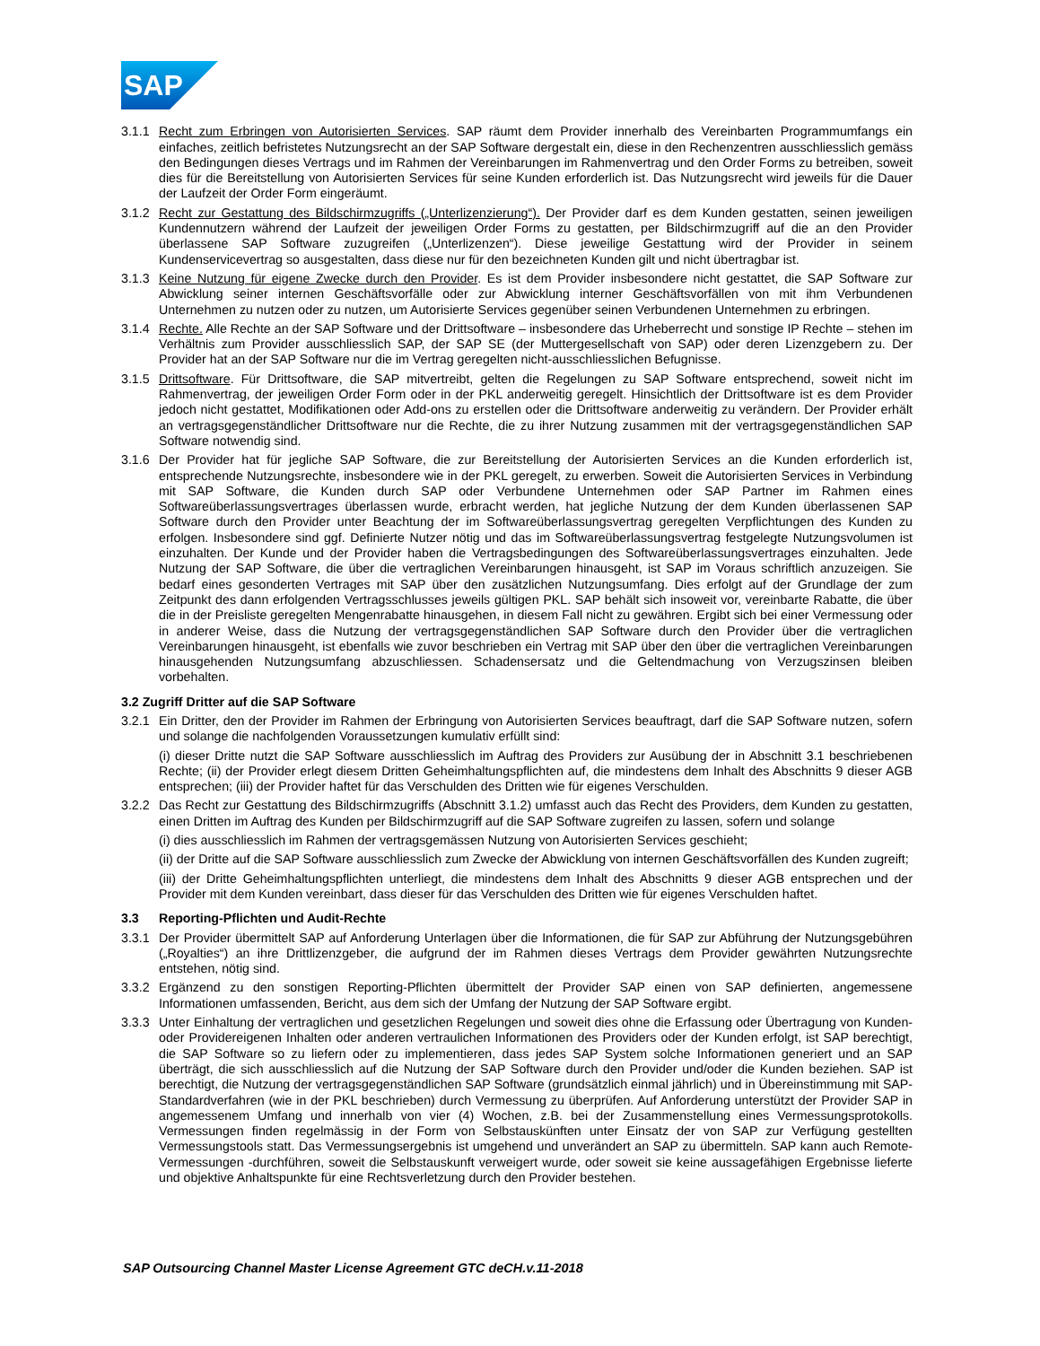SAP
3.1.1
Recht zum Erbringen von Autorisierten Services. SAP räumt dem Provider innerhalb des Vereinbarten Programmumfangs ein einfaches, zeitlich befristetes Nutzungsrecht an der SAP Software dergestalt ein, diese in den Rechenzentren ausschliesslich gemäss den Bedingungen dieses Vertrags und im Rahmen der Vereinbarungen im Rahmenvertrag und den Order Forms zu betreiben, soweit dies für die Bereitstellung von Autorisierten Services für seine Kunden erforderlich ist. Das Nutzungsrecht wird jeweils für die Dauer der Laufzeit der Order Form eingeräumt.
3.1.2
Recht zur Gestattung des Bildschirmzugriffs („Unterlizenzierung“). Der Provider darf es dem Kunden gestatten, seinen jeweiligen Kundennutzern während der Laufzeit der jeweiligen Order Forms zu gestatten, per Bildschirmzugriff auf die an den Provider überlassene SAP Software zuzugreifen („Unterlizenzen“). Diese jeweilige Gestattung wird der Provider in seinem Kundenservicevertrag so ausgestalten, dass diese nur für den bezeichneten Kunden gilt und nicht übertragbar ist.
3.1.3
Keine Nutzung für eigene Zwecke durch den Provider. Es ist dem Provider insbesondere nicht gestattet, die SAP Software zur Abwicklung seiner internen Geschäftsvorfälle oder zur Abwicklung interner Geschäftsvorfällen von mit ihm Verbundenen Unternehmen zu nutzen oder zu nutzen, um Autorisierte Services gegenüber seinen Verbundenen Unternehmen zu erbringen.
3.1.4
Rechte. Alle Rechte an der SAP Software und der Drittsoftware – insbesondere das Urheberrecht und sonstige IP Rechte – stehen im Verhältnis zum Provider ausschliesslich SAP, der SAP SE (der Muttergesellschaft von SAP) oder deren Lizenzgebern zu. Der Provider hat an der SAP Software nur die im Vertrag geregelten nicht-ausschliesslichen Befugnisse.
3.1.5
Drittsoftware. Für Drittsoftware, die SAP mitvertreibt, gelten die Regelungen zu SAP Software entsprechend, soweit nicht im Rahmenvertrag, der jeweiligen Order Form oder in der PKL anderweitig geregelt. Hinsichtlich der Drittsoftware ist es dem Provider jedoch nicht gestattet, Modifikationen oder Add-ons zu erstellen oder die Drittsoftware anderweitig zu verändern. Der Provider erhält an vertragsgegenständlicher Drittsoftware nur die Rechte, die zu ihrer Nutzung zusammen mit der vertragsgegenständlichen SAP Software notwendig sind.
3.1.6
Der Provider hat für jegliche SAP Software, die zur Bereitstellung der Autorisierten Services an die Kunden erforderlich ist, entsprechende Nutzungsrechte, insbesondere wie in der PKL geregelt, zu erwerben. Soweit die Autorisierten Services in Verbindung mit SAP Software, die Kunden durch SAP oder Verbundene Unternehmen oder SAP Partner im Rahmen eines Softwareüberlassungsvertrages überlassen wurde, erbracht werden, hat jegliche Nutzung der dem Kunden überlassenen SAP Software durch den Provider unter Beachtung der im Softwareüberlassungsvertrag geregelten Verpflichtungen des Kunden zu erfolgen. Insbesondere sind ggf. Definierte Nutzer nötig und das im Softwareüberlassungsvertrag festgelegte Nutzungsvolumen ist einzuhalten. Der Kunde und der Provider haben die Vertragsbedingungen des Softwareüberlassungsvertrages einzuhalten. Jede Nutzung der SAP Software, die über die vertraglichen Vereinbarungen hinausgeht, ist SAP im Voraus schriftlich anzuzeigen. Sie bedarf eines gesonderten Vertrages mit SAP über den zusätzlichen Nutzungsumfang. Dies erfolgt auf der Grundlage der zum Zeitpunkt des dann erfolgenden Vertragsschlusses jeweils gültigen PKL. SAP behält sich insoweit vor, vereinbarte Rabatte, die über die in der Preisliste geregelten Mengenrabatte hinausgehen, in diesem Fall nicht zu gewähren. Ergibt sich bei einer Vermessung oder in anderer Weise, dass die Nutzung der vertragsgegenständlichen SAP Software durch den Provider über die vertraglichen Vereinbarungen hinausgeht, ist ebenfalls wie zuvor beschrieben ein Vertrag mit SAP über den über die vertraglichen Vereinbarungen hinausgehenden Nutzungsumfang abzuschliessen. Schadensersatz und die Geltendmachung von Verzugszinsen bleiben vorbehalten.
3.2 Zugriff Dritter auf die SAP Software
3.2.1
Ein Dritter, den der Provider im Rahmen der Erbringung von Autorisierten Services beauftragt, darf die SAP Software nutzen, sofern und solange die nachfolgenden Voraussetzungen kumulativ erfüllt sind:
(i) dieser Dritte nutzt die SAP Software ausschliesslich im Auftrag des Providers zur Ausübung der in Abschnitt 3.1 beschriebenen Rechte; (ii) der Provider erlegt diesem Dritten Geheimhaltungspflichten auf, die mindestens dem Inhalt des Abschnitts 9 dieser AGB entsprechen; (iii) der Provider haftet für das Verschulden des Dritten wie für eigenes Verschulden.
3.2.2
Das Recht zur Gestattung des Bildschirmzugriffs (Abschnitt 3.1.2) umfasst auch das Recht des Providers, dem Kunden zu gestatten, einen Dritten im Auftrag des Kunden per Bildschirmzugriff auf die SAP Software zugreifen zu lassen, sofern und solange
(i) dies ausschliesslich im Rahmen der vertragsgemässen Nutzung von Autorisierten Services geschieht;
(ii) der Dritte auf die SAP Software ausschliesslich zum Zwecke der Abwicklung von internen Geschäftsvorfällen des Kunden zugreift;
(iii) der Dritte Geheimhaltungspflichten unterliegt, die mindestens dem Inhalt des Abschnitts 9 dieser AGB entsprechen und der Provider mit dem Kunden vereinbart, dass dieser für das Verschulden des Dritten wie für eigenes Verschulden haftet.
3.3 Reporting-Pflichten und Audit-Rechte
3.3.1
Der Provider übermittelt SAP auf Anforderung Unterlagen über die Informationen, die für SAP zur Abführung der Nutzungsgebühren („Royalties“) an ihre Drittlizenzgeber, die aufgrund der im Rahmen dieses Vertrags dem Provider gewährten Nutzungsrechte entstehen, nötig sind.
3.3.2
Ergänzend zu den sonstigen Reporting-Pflichten übermittelt der Provider SAP einen von SAP definierten, angemessene Informationen umfassenden, Bericht, aus dem sich der Umfang der Nutzung der SAP Software ergibt.
3.3.3
Unter Einhaltung der vertraglichen und gesetzlichen Regelungen und soweit dies ohne die Erfassung oder Übertragung von Kunden- oder Providereigenen Inhalten oder anderen vertraulichen Informationen des Providers oder der Kunden erfolgt, ist SAP berechtigt, die SAP Software so zu liefern oder zu implementieren, dass jedes SAP System solche Informationen generiert und an SAP überträgt, die sich ausschliesslich auf die Nutzung der SAP Software durch den Provider und/oder die Kunden beziehen. SAP ist berechtigt, die Nutzung der vertragsgegenständlichen SAP Software (grundsätzlich einmal jährlich) und in Übereinstimmung mit SAP-Standardverfahren (wie in der PKL beschrieben) durch Vermessung zu überprüfen. Auf Anforderung unterstützt der Provider SAP in angemessenem Umfang und innerhalb von vier (4) Wochen, z.B. bei der Zusammenstellung eines Vermessungsprotokolls. Vermessungen finden regelmässig in der Form von Selbstauskünften unter Einsatz der von SAP zur Verfügung gestellten Vermessungstools statt. Das Vermessungsergebnis ist umgehend und unverändert an SAP zu übermitteln. SAP kann auch Remote-Vermessungen -durchführen, soweit die Selbstauskunft verweigert wurde, oder soweit sie keine aussagefähigen Ergebnisse lieferte und objektive Anhaltspunkte für eine Rechtsverletzung durch den Provider bestehen.
SAP Outsourcing Channel Master License Agreement GTC deCH.v.11-2018